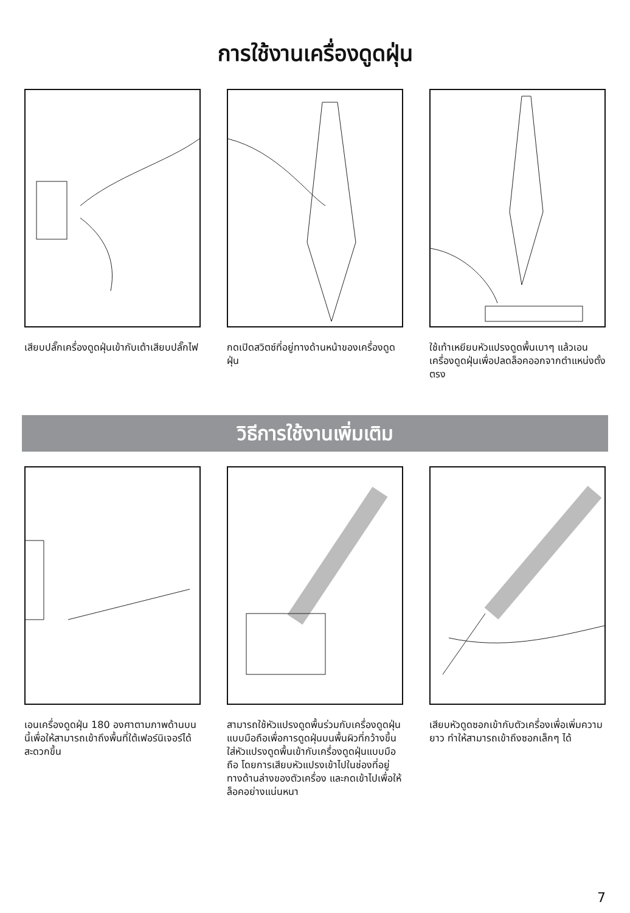การใช้งานเครื่องดูดฝุ่น
เสียบปลั๊กเครื่องดูดฝุ่นเข้ากับเต้าเสียบปลั๊กไฟ
กดเปิดสวิตซ์ที่อยู่ทางด้านหน้าของเครื่องดูดฝุ่น
ใช้เท้าเหยียบหัวแปรงดูดพื้นเบาๆ แล้วเอนเครื่องดูดฝุ่นเพื่อปลดล็อคออกจากตำแหน่งตั้งตรง
วิธีการใช้งานเพิ่มเติม
เอนเครื่องดูดฝุ่น 180 องศาตามภาพด้านบนนี้เพื่อให้สามารถเข้าถึงพื้นที่ใต้เฟอร์นิเจอร์ได้สะดวกขึ้น
สามารถใช้หัวแปรงดูดพื้นร่วมกับเครื่องดูดฝุ่นแบบมือถือเพื่อการดูดฝุ่นบนพื้นผิวที่กว้างขึ้น
ใส่หัวแปรงดูดพื้นเข้ากับเครื่องดูดฝุ่นแบบมือถือ โดยการเสียบหัวแปรงเข้าไปในช่องที่อยู่ทางด้านล่างของตัวเครื่อง และกดเข้าไปเพื่อให้ล็อคอย่างแน่นหนา
เสียบหัวดูดซอกเข้ากับตัวเครื่องเพื่อเพิ่มความยาว ทำให้สามารถเข้าถึงซอกเล็กๆ ได้
7